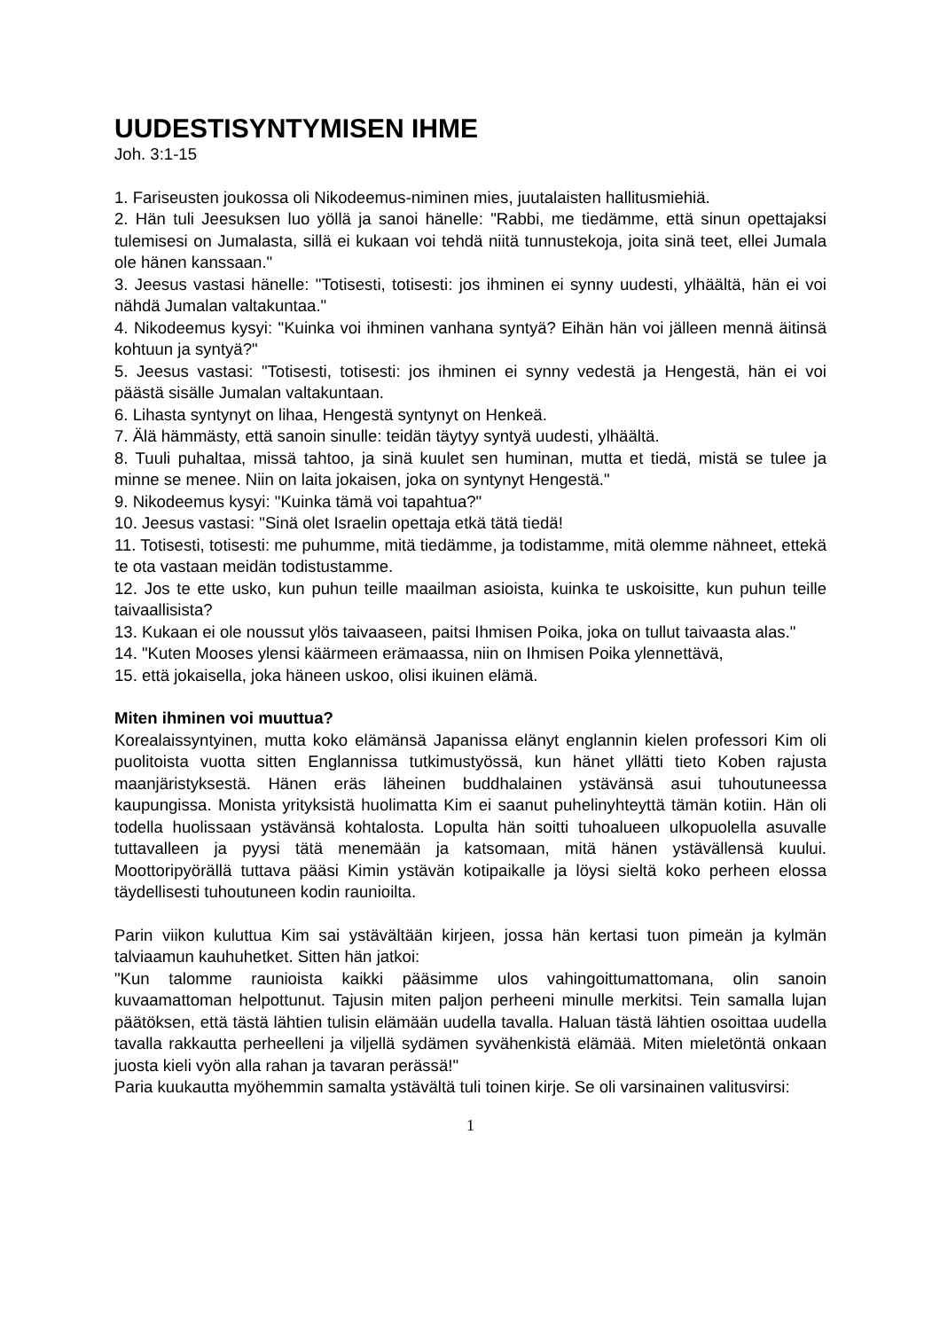UUDESTISYNTYMISEN IHME
Joh. 3:1-15
1. Fariseusten joukossa oli Nikodeemus-niminen mies, juutalaisten hallitusmiehiä.
2. Hän tuli Jeesuksen luo yöllä ja sanoi hänelle: "Rabbi, me tiedämme, että sinun opettajaksi tulemisesi on Jumalasta, sillä ei kukaan voi tehdä niitä tunnustekoja, joita sinä teet, ellei Jumala ole hänen kanssaan."
3. Jeesus vastasi hänelle: "Totisesti, totisesti: jos ihminen ei synny uudesti, ylhäältä, hän ei voi nähdä Jumalan valtakuntaa."
4. Nikodeemus kysyi: "Kuinka voi ihminen vanhana syntyä? Eihän hän voi jälleen mennä äitinsä kohtuun ja syntyä?"
5. Jeesus vastasi: "Totisesti, totisesti: jos ihminen ei synny vedestä ja Hengestä, hän ei voi päästä sisälle Jumalan valtakuntaan.
6. Lihasta syntynyt on lihaa, Hengestä syntynyt on Henkeä.
7. Älä hämmästy, että sanoin sinulle: teidän täytyy syntyä uudesti, ylhäältä.
8. Tuuli puhaltaa, missä tahtoo, ja sinä kuulet sen huminan, mutta et tiedä, mistä se tulee ja minne se menee. Niin on laita jokaisen, joka on syntynyt Hengestä."
9. Nikodeemus kysyi: "Kuinka tämä voi tapahtua?"
10. Jeesus vastasi: "Sinä olet Israelin opettaja etkä tätä tiedä!
11. Totisesti, totisesti: me puhumme, mitä tiedämme, ja todistamme, mitä olemme nähneet, ettekä te ota vastaan meidän todistustamme.
12. Jos te ette usko, kun puhun teille maailman asioista, kuinka te uskoisitte, kun puhun teille taivaallisista?
13. Kukaan ei ole noussut ylös taivaaseen, paitsi Ihmisen Poika, joka on tullut taivaasta alas."
14. "Kuten Mooses ylensi käärmeen erämaassa, niin on Ihmisen Poika ylennettävä,
15. että jokaisella, joka häneen uskoo, olisi ikuinen elämä.
Miten ihminen voi muuttua?
Korealaissyntyinen, mutta koko elämänsä Japanissa elänyt englannin kielen professori Kim oli puolitoista vuotta sitten Englannissa tutkimustyössä, kun hänet yllätti tieto Koben rajusta maanjäristyksestä. Hänen eräs läheinen buddhalainen ystävänsä asui tuhoutuneessa kaupungissa. Monista yrityksistä huolimatta Kim ei saanut puhelinyhteyttä tämän kotiin. Hän oli todella huolissaan ystävänsä kohtalosta. Lopulta hän soitti tuhoalueen ulkopuolella asuvalle tuttavalleen ja pyysi tätä menemään ja katsomaan, mitä hänen ystävällensä kuului. Moottoripyörällä tuttava pääsi Kimin ystävän kotipaikalle ja löysi sieltä koko perheen elossa täydellisesti tuhoutuneen kodin raunioilta.
Parin viikon kuluttua Kim sai ystävältään kirjeen, jossa hän kertasi tuon pimeän ja kylmän talviaamun kauhuhetket. Sitten hän jatkoi:
"Kun talomme raunioista kaikki pääsimme ulos vahingoittumattomana, olin sanoin kuvaamattoman helpottunut. Tajusin miten paljon perheeni minulle merkitsi. Tein samalla lujan päätöksen, että tästä lähtien tulisin elämään uudella tavalla. Haluan tästä lähtien osoittaa uudella tavalla rakkautta perheelleni ja viljellä sydämen syvähenkistä elämää. Miten mieletöntä onkaan juosta kieli vyön alla rahan ja tavaran perässä!"
Paria kuukautta myöhemmin samalta ystävältä tuli toinen kirje. Se oli varsinainen valitusvirsi:
1